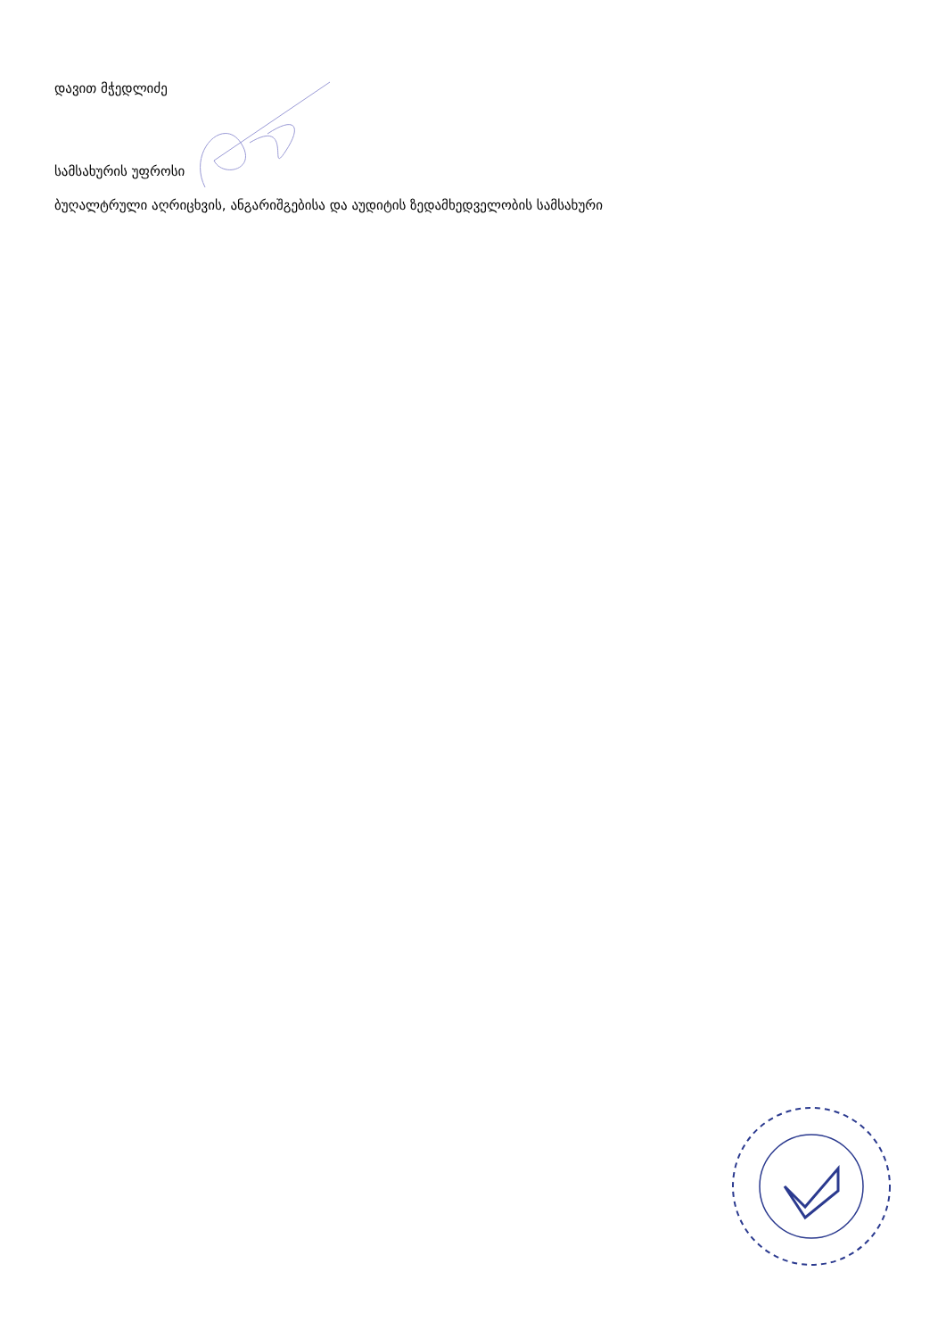დავით მჭედლიძე
სამსახურის უფროსი
ბუღალტრული აღრიცხვის, ანგარიშგებისა და აუდიტის ზედამხედველობის სამსახური